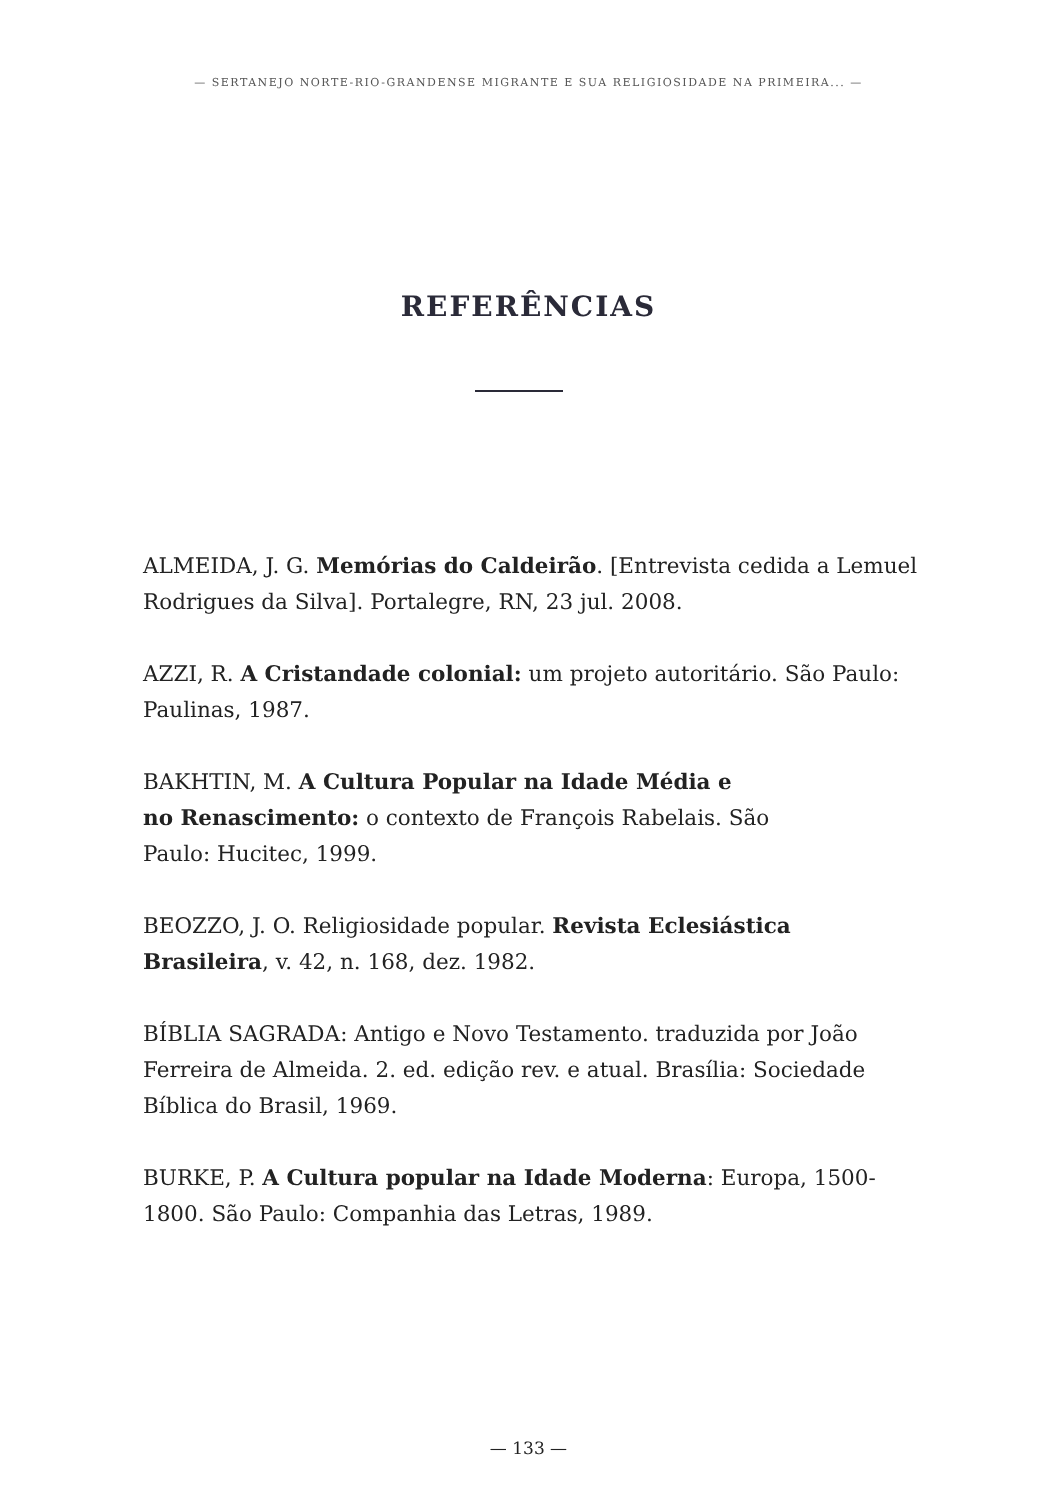— SERTANEJO NORTE-RIO-GRANDENSE MIGRANTE E SUA RELIGIOSIDADE NA PRIMEIRA... —
REFERÊNCIAS
ALMEIDA, J. G. Memórias do Caldeirão. [Entrevista cedida a Lemuel Rodrigues da Silva]. Portalegre, RN, 23 jul. 2008.
AZZI, R. A Cristandade colonial: um projeto autoritário. São Paulo: Paulinas, 1987.
BAKHTIN, M. A Cultura Popular na Idade Média e
no Renascimento: o contexto de François Rabelais. São
Paulo: Hucitec, 1999.
BEOZZO, J. O. Religiosidade popular. Revista Eclesiástica Brasileira, v. 42, n. 168, dez. 1982.
BÍBLIA SAGRADA: Antigo e Novo Testamento. traduzida por João Ferreira de Almeida. 2. ed. edição rev. e atual. Brasília: Sociedade Bíblica do Brasil, 1969.
BURKE, P. A Cultura popular na Idade Moderna: Europa, 1500-1800. São Paulo: Companhia das Letras, 1989.
— 133 —